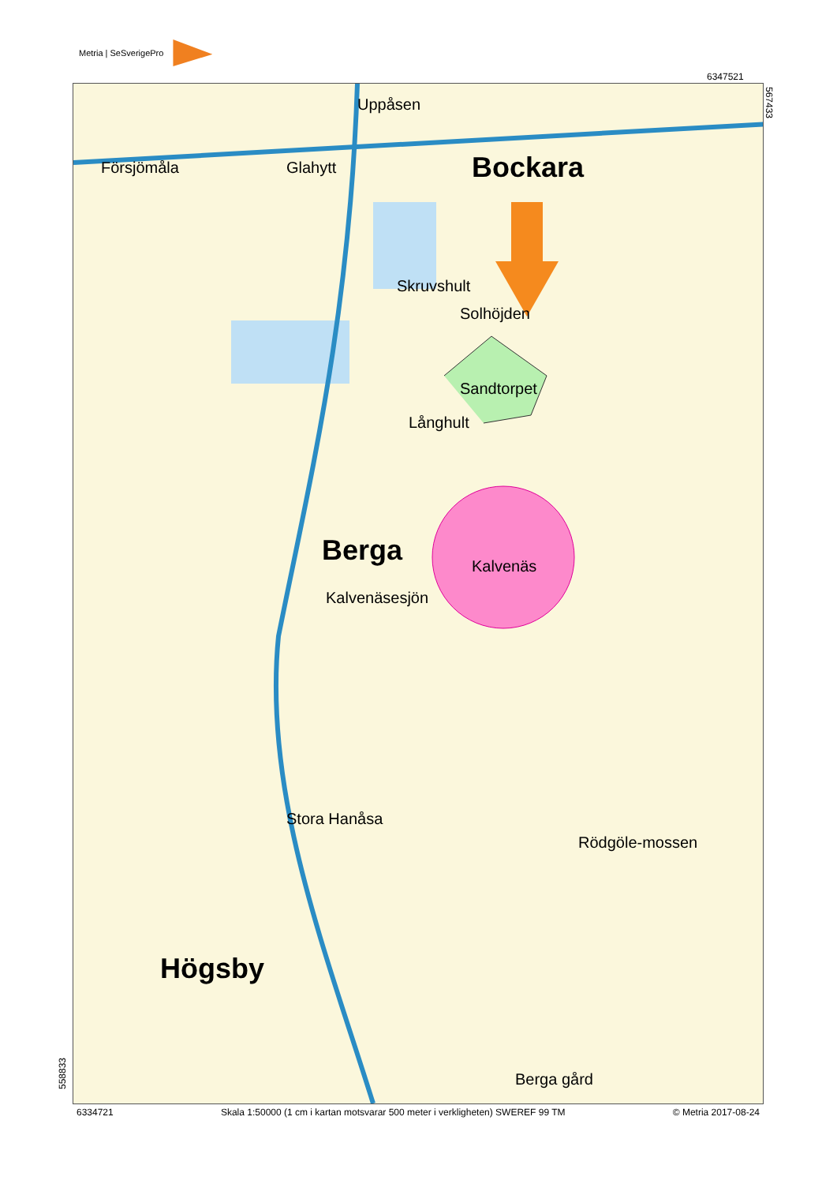Metria | SeSverigePro
6347521
Bockara
Uppåsen
Glahytt
Försjömåla
Skruvshult
Solhöjden
Sandtorpet
Långhult
Berga Kalvenäs
Kalvenäsesjön
Högsby
Stora Hanåsa
Rödgöle-mossen
Berga gård
567433
558833
6334721 Skala 1:50000 (1 cm i kartan motsvarar 500 meter i verkligheten) SWEREF 99 TM © Metria 2017-08-24